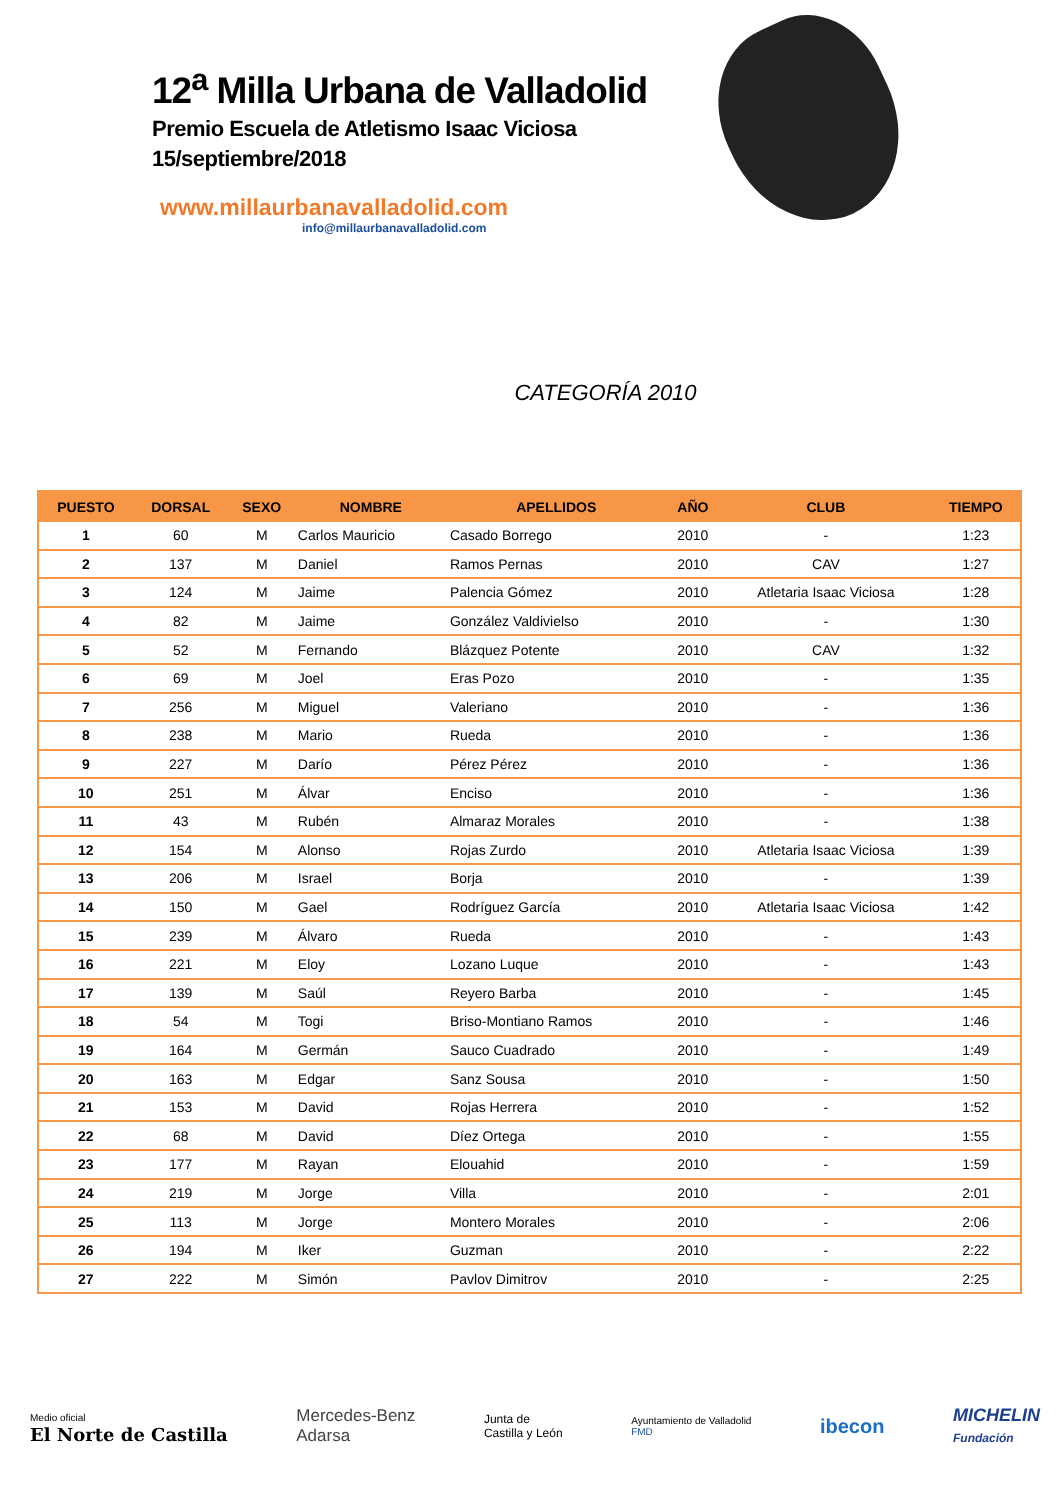12<sup>a</sup> Milla Urbana de Valladolid
Premio Escuela de Atletismo Isaac Viciosa
15/septiembre/2018
www.millaurbanavalladolid.com
info@millaurbanavalladolid.com
CATEGORÍA 2010
| PUESTO | DORSAL | SEXO | NOMBRE | APELLIDOS | AÑO | CLUB | TIEMPO |
| --- | --- | --- | --- | --- | --- | --- | --- |
| 1 | 60 | M | Carlos Mauricio | Casado Borrego | 2010 | - | 1:23 |
| 2 | 137 | M | Daniel | Ramos Pernas | 2010 | CAV | 1:27 |
| 3 | 124 | M | Jaime | Palencia Gómez | 2010 | Atletaria Isaac Viciosa | 1:28 |
| 4 | 82 | M | Jaime | González Valdivielso | 2010 | - | 1:30 |
| 5 | 52 | M | Fernando | Blázquez Potente | 2010 | CAV | 1:32 |
| 6 | 69 | M | Joel | Eras Pozo | 2010 | - | 1:35 |
| 7 | 256 | M | Miguel | Valeriano | 2010 | - | 1:36 |
| 8 | 238 | M | Mario | Rueda | 2010 | - | 1:36 |
| 9 | 227 | M | Darío | Pérez Pérez | 2010 | - | 1:36 |
| 10 | 251 | M | Álvar | Enciso | 2010 | - | 1:36 |
| 11 | 43 | M | Rubén | Almaraz Morales | 2010 | - | 1:38 |
| 12 | 154 | M | Alonso | Rojas Zurdo | 2010 | Atletaria Isaac Viciosa | 1:39 |
| 13 | 206 | M | Israel | Borja | 2010 | - | 1:39 |
| 14 | 150 | M | Gael | Rodríguez García | 2010 | Atletaria Isaac Viciosa | 1:42 |
| 15 | 239 | M | Álvaro | Rueda | 2010 | - | 1:43 |
| 16 | 221 | M | Eloy | Lozano Luque | 2010 | - | 1:43 |
| 17 | 139 | M | Saúl | Reyero Barba | 2010 | - | 1:45 |
| 18 | 54 | M | Togi | Briso-Montiano Ramos | 2010 | - | 1:46 |
| 19 | 164 | M | Germán | Sauco Cuadrado | 2010 | - | 1:49 |
| 20 | 163 | M | Edgar | Sanz Sousa | 2010 | - | 1:50 |
| 21 | 153 | M | David | Rojas Herrera | 2010 | - | 1:52 |
| 22 | 68 | M | David | Díez Ortega | 2010 | - | 1:55 |
| 23 | 177 | M | Rayan | Elouahid | 2010 | - | 1:59 |
| 24 | 219 | M | Jorge | Villa | 2010 | - | 2:01 |
| 25 | 113 | M | Jorge | Montero Morales | 2010 | - | 2:06 |
| 26 | 194 | M | Iker | Guzman | 2010 | - | 2:22 |
| 27 | 222 | M | Simón | Pavlov Dimitrov | 2010 | - | 2:25 |
Medio oficial
El Norte de Castilla
Mercedes-Benz
Adarsa
Junta de
Castilla y León
Ayuntamiento de Valladolid
FMD
ibecon
MICHELIN
Fundación